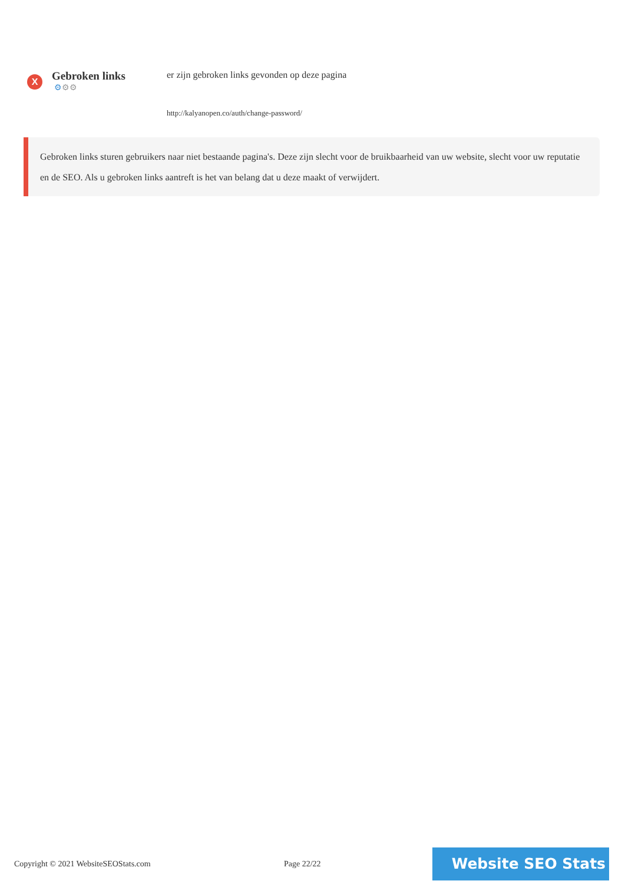X
Gebroken links
⚙⚙⚙
er zijn gebroken links gevonden op deze pagina
http://kalyanopen.co/auth/change-password/
Gebroken links sturen gebruikers naar niet bestaande pagina's. Deze zijn slecht voor de bruikbaarheid van uw website, slecht voor uw reputatie en de SEO. Als u gebroken links aantreft is het van belang dat u deze maakt of verwijdert.
Copyright © 2021 WebsiteSEOStats.com Page 22/22
Website SEO Stats